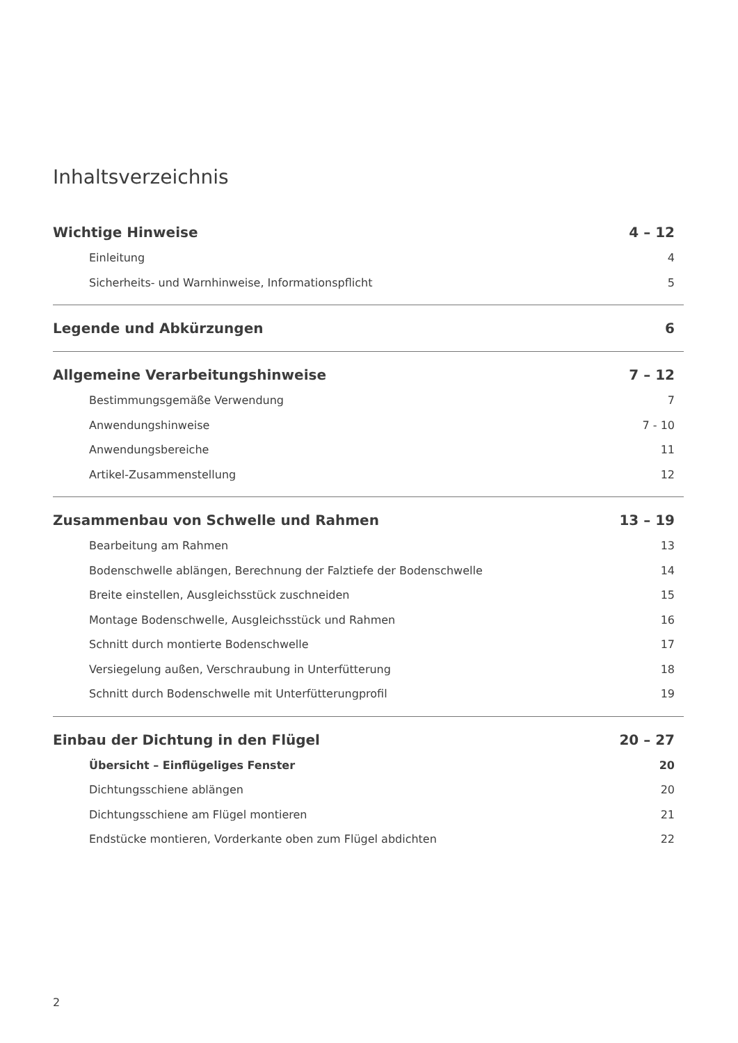Inhaltsverzeichnis
Wichtige Hinweise 4 – 12
Einleitung 4
Sicherheits- und Warnhinweise, Informationspflicht 5
Legende und Abkürzungen 6
Allgemeine Verarbeitungshinweise 7 – 12
Bestimmungsgemäße Verwendung 7
Anwendungshinweise 7 - 10
Anwendungsbereiche 11
Artikel-Zusammenstellung 12
Zusammenbau von Schwelle und Rahmen 13 – 19
Bearbeitung am Rahmen 13
Bodenschwelle ablängen, Berechnung der Falztiefe der Bodenschwelle 14
Breite einstellen, Ausgleichsstück zuschneiden 15
Montage Bodenschwelle, Ausgleichsstück und Rahmen 16
Schnitt durch montierte Bodenschwelle 17
Versiegelung außen, Verschraubung in Unterfütterung 18
Schnitt durch Bodenschwelle mit Unterfütterungprofil 19
Einbau der Dichtung in den Flügel 20 – 27
Übersicht – Einflügeliges Fenster 20
Dichtungsschiene ablängen 20
Dichtungsschiene am Flügel montieren 21
Endstücke montieren, Vorderkante oben zum Flügel abdichten 22
2